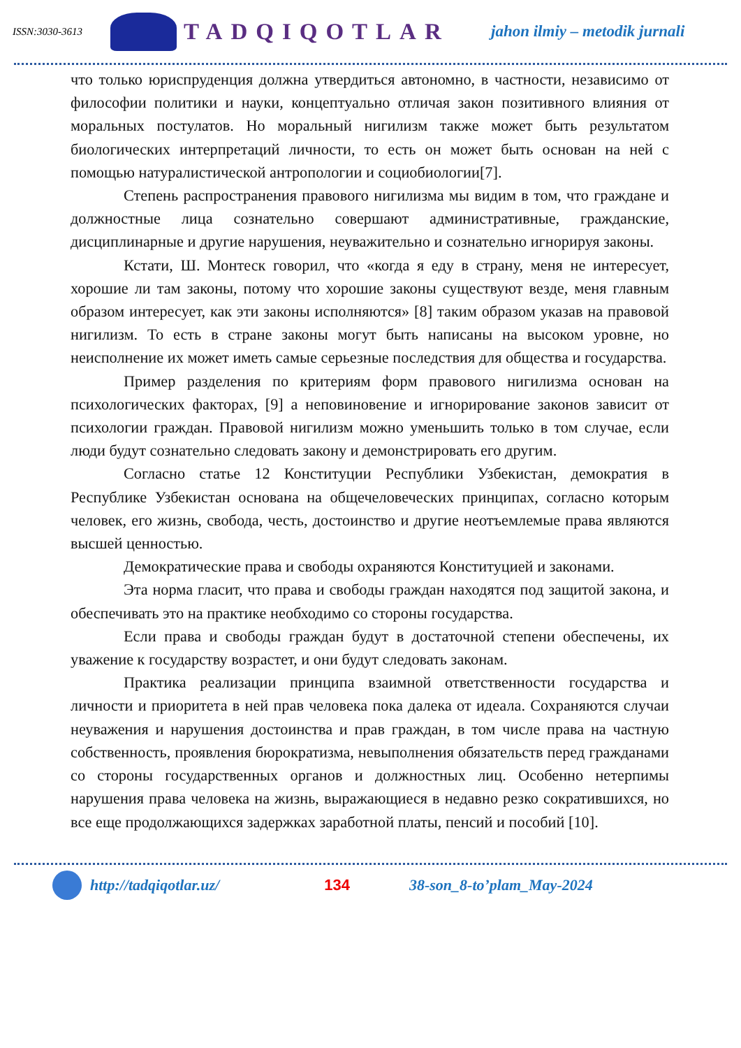ISSN:3030-3613
TADQIQOTLAR jahon ilmiy – metodik jurnali
что только юриспруденция должна утвердиться автономно, в частности, независимо от философии политики и науки, концептуально отличая закон позитивного влияния от моральных постулатов. Но моральный нигилизм также может быть результатом биологических интерпретаций личности, то есть он может быть основан на ней с помощью натуралистической антропологии и социобиологии[7].
Степень распространения правового нигилизма мы видим в том, что граждане и должностные лица сознательно совершают административные, гражданские, дисциплинарные и другие нарушения, неуважительно и сознательно игнорируя законы.
Кстати, Ш. Монтеск говорил, что «когда я еду в страну, меня не интересует, хорошие ли там законы, потому что хорошие законы существуют везде, меня главным образом интересует, как эти законы исполняются» [8] таким образом указав на правовой нигилизм. То есть в стране законы могут быть написаны на высоком уровне, но неисполнение их может иметь самые серьезные последствия для общества и государства.
Пример разделения по критериям форм правового нигилизма основан на психологических факторах, [9] а неповиновение и игнорирование законов зависит от психологии граждан. Правовой нигилизм можно уменьшить только в том случае, если люди будут сознательно следовать закону и демонстрировать его другим.
Согласно статье 12 Конституции Республики Узбекистан, демократия в Республике Узбекистан основана на общечеловеческих принципах, согласно которым человек, его жизнь, свобода, честь, достоинство и другие неотъемлемые права являются высшей ценностью.
Демократические права и свободы охраняются Конституцией и законами.
Эта норма гласит, что права и свободы граждан находятся под защитой закона, и обеспечивать это на практике необходимо со стороны государства.
Если права и свободы граждан будут в достаточной степени обеспечены, их уважение к государству возрастет, и они будут следовать законам.
Практика реализации принципа взаимной ответственности государства и личности и приоритета в ней прав человека пока далека от идеала. Сохраняются случаи неуважения и нарушения достоинства и прав граждан, в том числе права на частную собственность, проявления бюрократизма, невыполнения обязательств перед гражданами со стороны государственных органов и должностных лиц. Особенно нетерпимы нарушения права человека на жизнь, выражающиеся в недавно резко сократившихся, но все еще продолжающихся задержках заработной платы, пенсий и пособий [10].
http://tadqiqotlar.uz/ 134 38-son_8-to’plam_May-2024